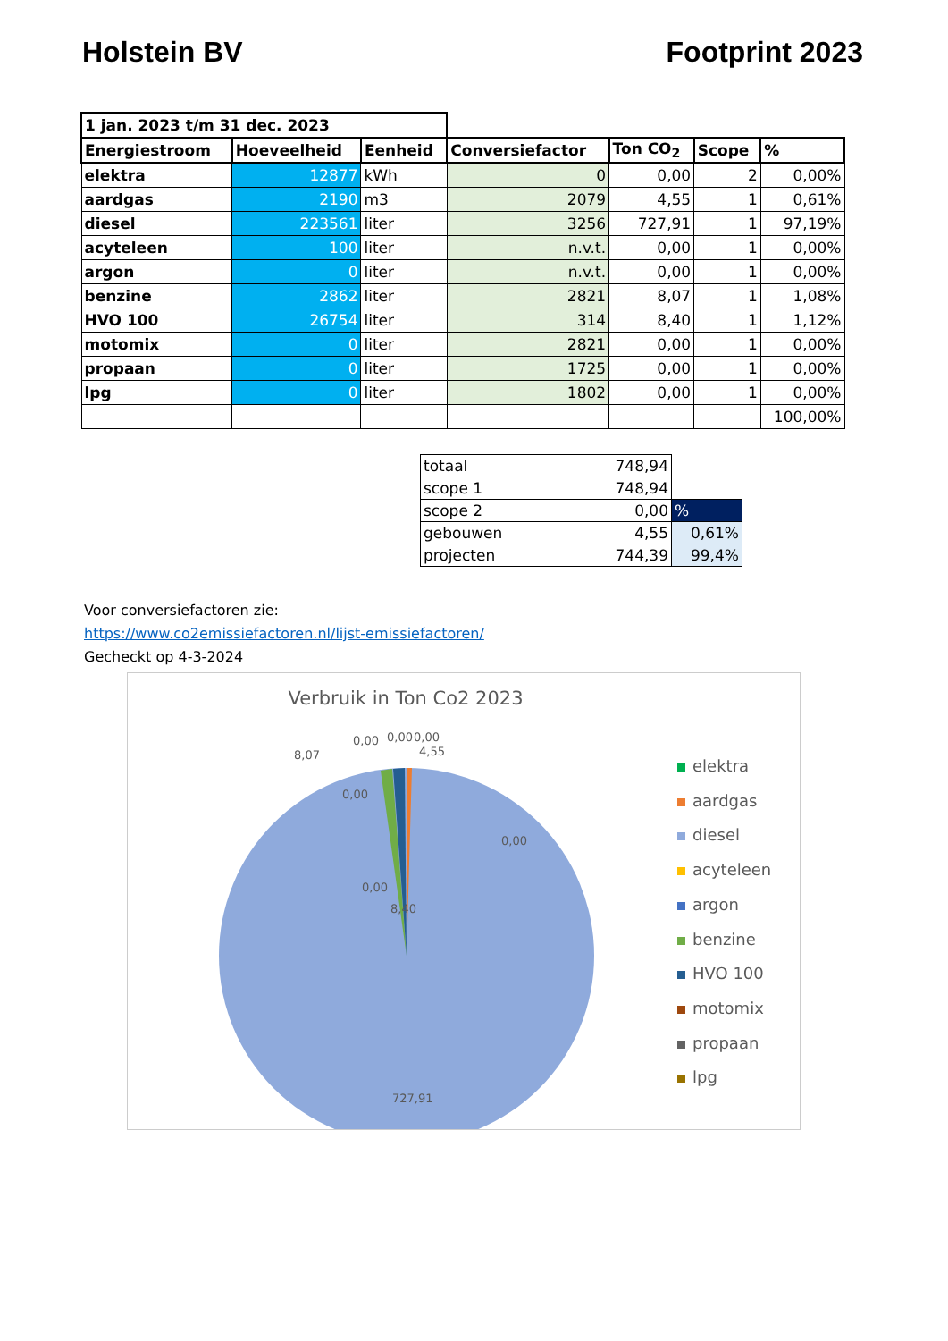Holstein BV Footprint 2023
| 1 jan. 2023 t/m 31 dec. 2023 | | | | | | |
| Energiestroom | Hoeveelheid | Eenheid | Conversiefactor | Ton CO<sub>2</sub> | Scope | % |
| elektra | 12877 | kWh | 0 | 0,00 | 2 | 0,00% |
| aardgas | 2190 | m3 | 2079 | 4,55 | 1 | 0,61% |
| diesel | 223561 | liter | 3256 | 727,91 | 1 | 97,19% |
| acyteleen | 100 | liter | n.v.t. | 0,00 | 1 | 0,00% |
| argon | 0 | liter | n.v.t. | 0,00 | 1 | 0,00% |
| benzine | 2862 | liter | 2821 | 8,07 | 1 | 1,08% |
| HVO 100 | 26754 | liter | 314 | 8,40 | 1 | 1,12% |
| motomix | 0 | liter | 2821 | 0,00 | 1 | 0,00% |
| propaan | 0 | liter | 1725 | 0,00 | 1 | 0,00% |
| lpg | 0 | liter | 1802 | 0,00 | 1 | 0,00% |
| | | | | | | 100,00% |
| totaal | 748,94 | |
| scope 1 | 748,94 | |
| scope 2 | 0,00 | % |
| gebouwen | 4,55 | 0,61% |
| projecten | 744,39 | 99,4% |
Voor conversiefactoren zie:
https://www.co2emissiefactoren.nl/lijst-emissiefactoren/
Gecheckt op 4-3-2024
Verbruik in Ton Co2 2023
0,00
0,00
8,07
0,00
0,00
0,00
4,55
0,00
8,40
727,91
elektra
aardgas
diesel
acyteleen
argon
benzine
HVO 100
motomix
propaan
lpg